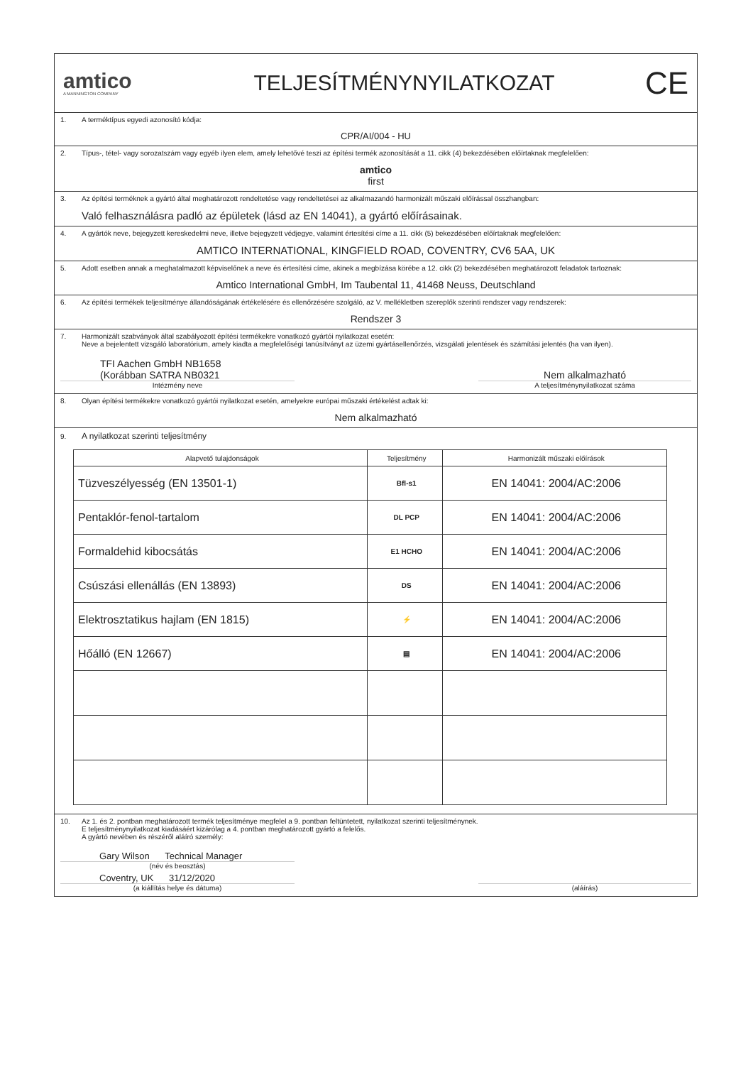amtico
A MANNINGTON COMPANY
TELJESÍTMÉNYNYILATKOZAT
CE
1. A terméktípus egyedi azonosító kódja:
CPR/AI/004 - HU
2. Típus-, tétel- vagy sorozatszám vagy egyéb ilyen elem, amely lehetővé teszi az építési termék azonosítását a 11. cikk (4) bekezdésében előírtaknak megfelelően:
amtico
first
3. Az építési terméknek a gyártó által meghatározott rendeltetése vagy rendeltetései az alkalmazandó harmonizált műszaki előírással összhangban:
Való felhasználásra padló az épületek (lásd az EN 14041), a gyártó előírásainak.
4. A gyártók neve, bejegyzett kereskedelmi neve, illetve bejegyzett védjegye, valamint értesítési címe a 11. cikk (5) bekezdésében előírtaknak megfelelően:
AMTICO INTERNATIONAL, KINGFIELD ROAD, COVENTRY, CV6 5AA, UK
5. Adott esetben annak a meghatalmazott képviselőnek a neve és értesítési címe, akinek a megbízása körébe a 12. cikk (2) bekezdésében meghatározott feladatok tartoznak:
Amtico International GmbH, Im Taubental 11, 41468 Neuss, Deutschland
6. Az építési termékek teljesítménye állandóságának értékelésére és ellenőrzésére szolgáló, az V. mellékletben szereplők szerinti rendszer vagy rendszerek:
Rendszer 3
7. Harmonizált szabványok által szabályozott építési termékekre vonatkozó gyártói nyilatkozat esetén:
Neve a bejelentett vizsgáló laboratórium, amely kiadta a megfelelőségi tanúsítványt az üzemi gyártásellenőrzés, vizsgálati jelentések és számítási jelentés (ha van ilyen).
TFI Aachen GmbH NB1658
(Korábban SATRA NB0321
Intézmény neve
Nem alkalmazható
A teljesítménynyilatkozat száma
8. Olyan építési termékekre vonatkozó gyártói nyilatkozat esetén, amelyekre európai műszaki értékelést adtak ki:
Nem alkalmazható
9. A nyilatkozat szerinti teljesítmény
| Alapvető tulajdonságok | Teljesítmény | Harmonizált műszaki előírások |
| --- | --- | --- |
| Tüzveszélyesség (EN 13501-1) | Bfl-s1 | EN 14041: 2004/AC:2006 |
| Pentaklór-fenol-tartalom | DL PCP | EN 14041: 2004/AC:2006 |
| Formaldehid kibocsátás | E1 HCHO | EN 14041: 2004/AC:2006 |
| Csúszási ellenállás (EN 13893) | DS | EN 14041: 2004/AC:2006 |
| Elektrosztatikus hajlam (EN 1815) | ⚡ | EN 14041: 2004/AC:2006 |
| Hőálló (EN 12667) | ▤ | EN 14041: 2004/AC:2006 |
10. Az 1. és 2. pontban meghatározott termék teljesítménye megfelel a 9. pontban feltüntetett, nyilatkozat szerinti teljesítménynek.
E teljesítménynyilatkozat kiadásáért kizárólag a 4. pontban meghatározott gyártó a felelős.
A gyártó nevében és részéről aláíró személy:
Gary Wilson Technical Manager
(név és beosztás)
Coventry, UK 31/12/2020
(a kiállítás helye és dátuma)
(aláírás)